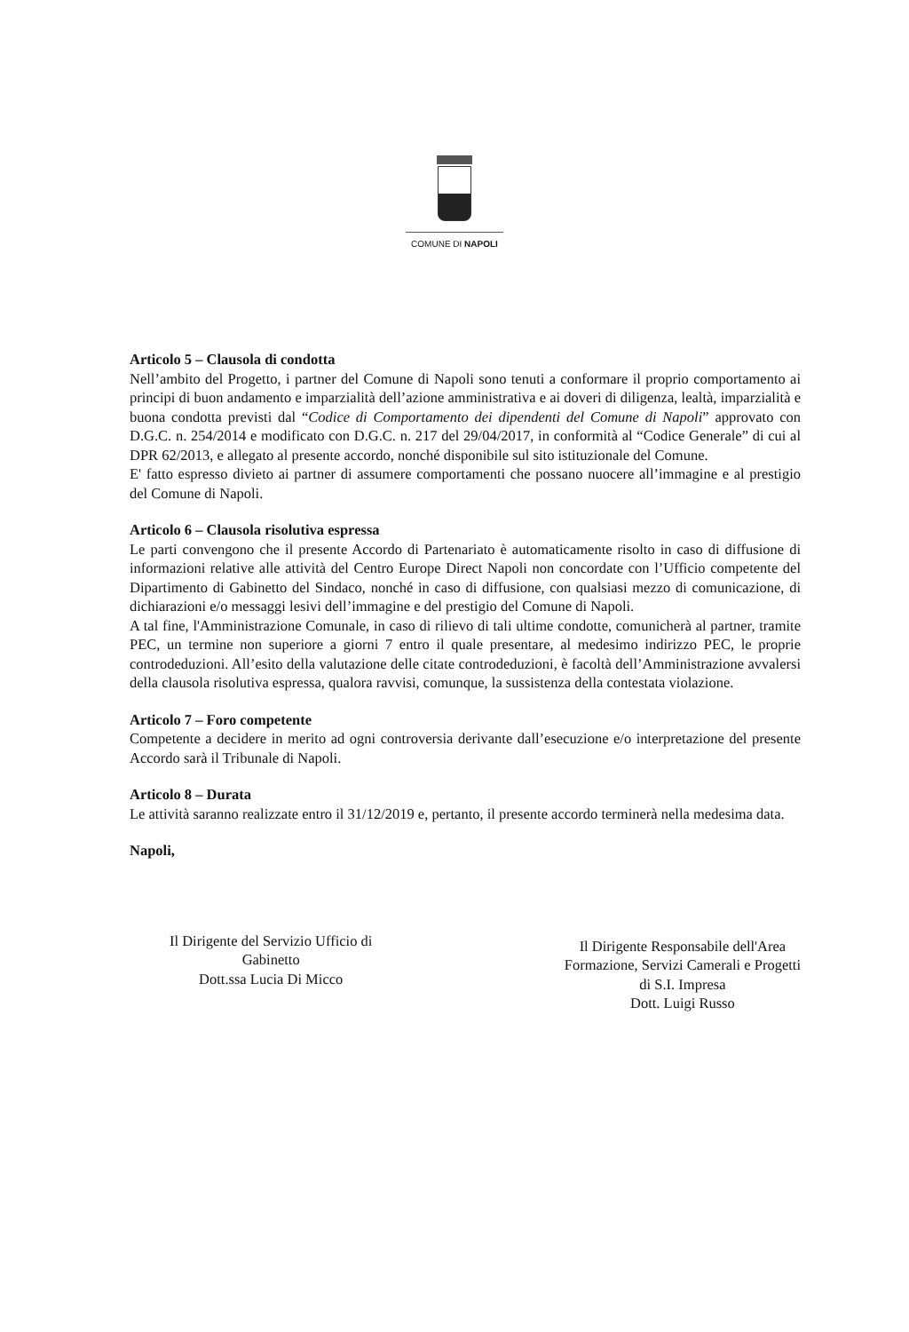COMUNE DI NAPOLI
Articolo 5 – Clausola di condotta
Nell’ambito del Progetto, i partner del Comune di Napoli sono tenuti a conformare il proprio comportamento ai principi di buon andamento e imparzialità dell’azione amministrativa e ai doveri di diligenza, lealtà, imparzialità e buona condotta previsti dal “Codice di Comportamento dei dipendenti del Comune di Napoli” approvato con D.G.C. n. 254/2014 e modificato con D.G.C. n. 217 del 29/04/2017, in conformità al “Codice Generale” di cui al DPR 62/2013, e allegato al presente accordo, nonché disponibile sul sito istituzionale del Comune.
E' fatto espresso divieto ai partner di assumere comportamenti che possano nuocere all’immagine e al prestigio del Comune di Napoli.
Articolo 6 – Clausola risolutiva espressa
Le parti convengono che il presente Accordo di Partenariato è automaticamente risolto in caso di diffusione di informazioni relative alle attività del Centro Europe Direct Napoli non concordate con l’Ufficio competente del Dipartimento di Gabinetto del Sindaco, nonché in caso di diffusione, con qualsiasi mezzo di comunicazione, di dichiarazioni e/o messaggi lesivi dell’immagine e del prestigio del Comune di Napoli.
A tal fine, l'Amministrazione Comunale, in caso di rilievo di tali ultime condotte, comunicherà al partner, tramite PEC, un termine non superiore a giorni 7 entro il quale presentare, al medesimo indirizzo PEC, le proprie controdeduzioni. All’esito della valutazione delle citate controdeduzioni, è facoltà dell’Amministrazione avvalersi della clausola risolutiva espressa, qualora ravvisi, comunque, la sussistenza della contestata violazione.
Articolo 7 – Foro competente
Competente a decidere in merito ad ogni controversia derivante dall’esecuzione e/o interpretazione del presente Accordo sarà il Tribunale di Napoli.
Articolo 8 – Durata
Le attività saranno realizzate entro il 31/12/2019 e, pertanto, il presente accordo terminerà nella medesima data.
Napoli,
Il Dirigente del Servizio Ufficio di
Gabinetto
Dott.ssa Lucia Di Micco
Il Dirigente Responsabile dell'Area
Formazione, Servizi Camerali e Progetti
di S.I. Impresa
Dott. Luigi Russo